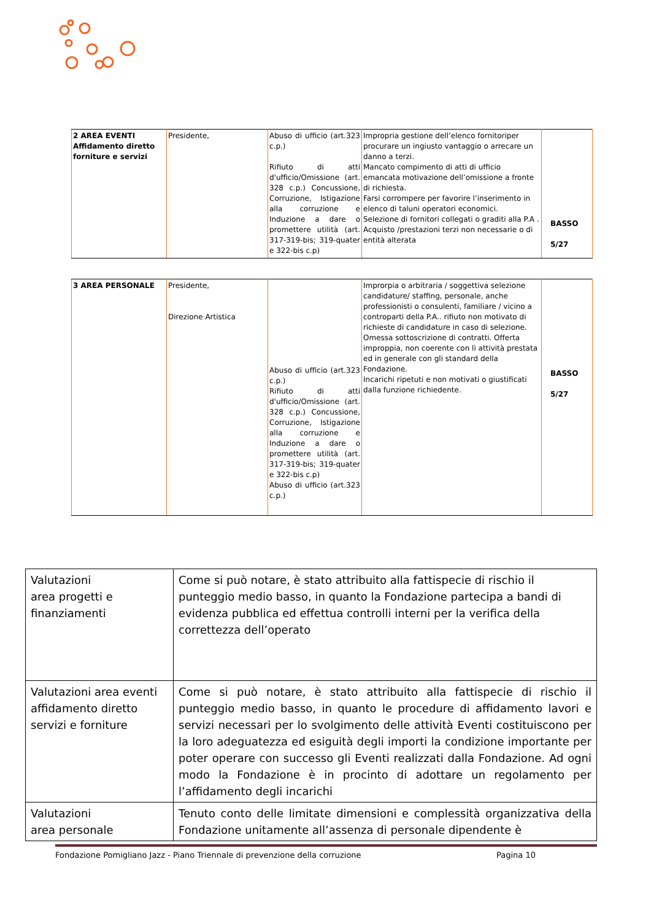| 2 AREA EVENTI Affidamento diretto forniture e servizi | Presidente, | Abuso di ufficio (art.323 c.p.) Rifiuto di atti d'ufficio/Omissione (art. 328 c.p.) Concussione, Corruzione, Istigazione alla corruzione e Induzione a dare o promettere utilità (art. 317-319-bis; 319-quater e 322-bis c.p) | Impropria gestione dell’elenco fornitoriper procurare un ingiusto vantaggio o arrecare un danno a terzi. Mancato compimento di atti di ufficio emancata motivazione dell’omissione a fronte di richiesta. Farsi corrompere per favorire l’inserimento in elenco di taluni operatori economici. Selezione di fornitori collegati o graditi alla P.A . Acquisto /prestazioni terzi non necessarie o di entità alterata | BASSO 5/27 |
| 3 AREA PERSONALE | Presidente, Direzione Artistica | Abuso di ufficio (art.323 c.p.) Rifiuto di atti d'ufficio/Omissione (art. 328 c.p.) Concussione, Corruzione, Istigazione alla corruzione e Induzione a dare o promettere utilità (art. 317-319-bis; 319-quater e 322-bis c.p) Abuso di ufficio (art.323 c.p.) | Improrpia o arbitraria / soggettiva selezione candidature/ staffing, personale, anche professionisti o consulenti, familiare / vicino a controparti della P.A.. rifiuto non motivato di richieste di candidature in caso di selezione. Omessa sottoscrizione di contratti. Offerta imprорpia, non coerente con lì attività prestata ed in generale con gli standard della Fondazione. Incarichi ripetuti e non motivati o giustificati dalla funzione richiedente. | BASSO 5/27 |
| Valutazioni area progetti e finanziamenti | Come si può notare, è stato attribuito alla fattispecie di rischio il punteggio medio basso, in quanto la Fondazione partecipa a bandi di evidenza pubblica ed effettua controlli interni per la verifica della correttezza dell’operato |
| Valutazioni area eventi affidamento diretto servizi e forniture | Come si può notare, è stato attribuito alla fattispecie di rischio il punteggio medio basso, in quanto le procedure di affidamento lavori e servizi necessari per lo svolgimento delle attività Eventi costituiscono per la loro adeguatezza ed esiguità degli importi la condizione importante per poter operare con successo gli Eventi realizzati dalla Fondazione. Ad ogni modo la Fondazione è in procinto di adottare un regolamento per l’affidamento degli incarichi |
| Valutazioni area personale | Tenuto conto delle limitate dimensioni e complessità organizzativa della Fondazione unitamente all’assenza di personale dipendente è |
Fondazione Pomigliano Jazz - Piano Triennale di prevenzione della corruzione Pagina 10